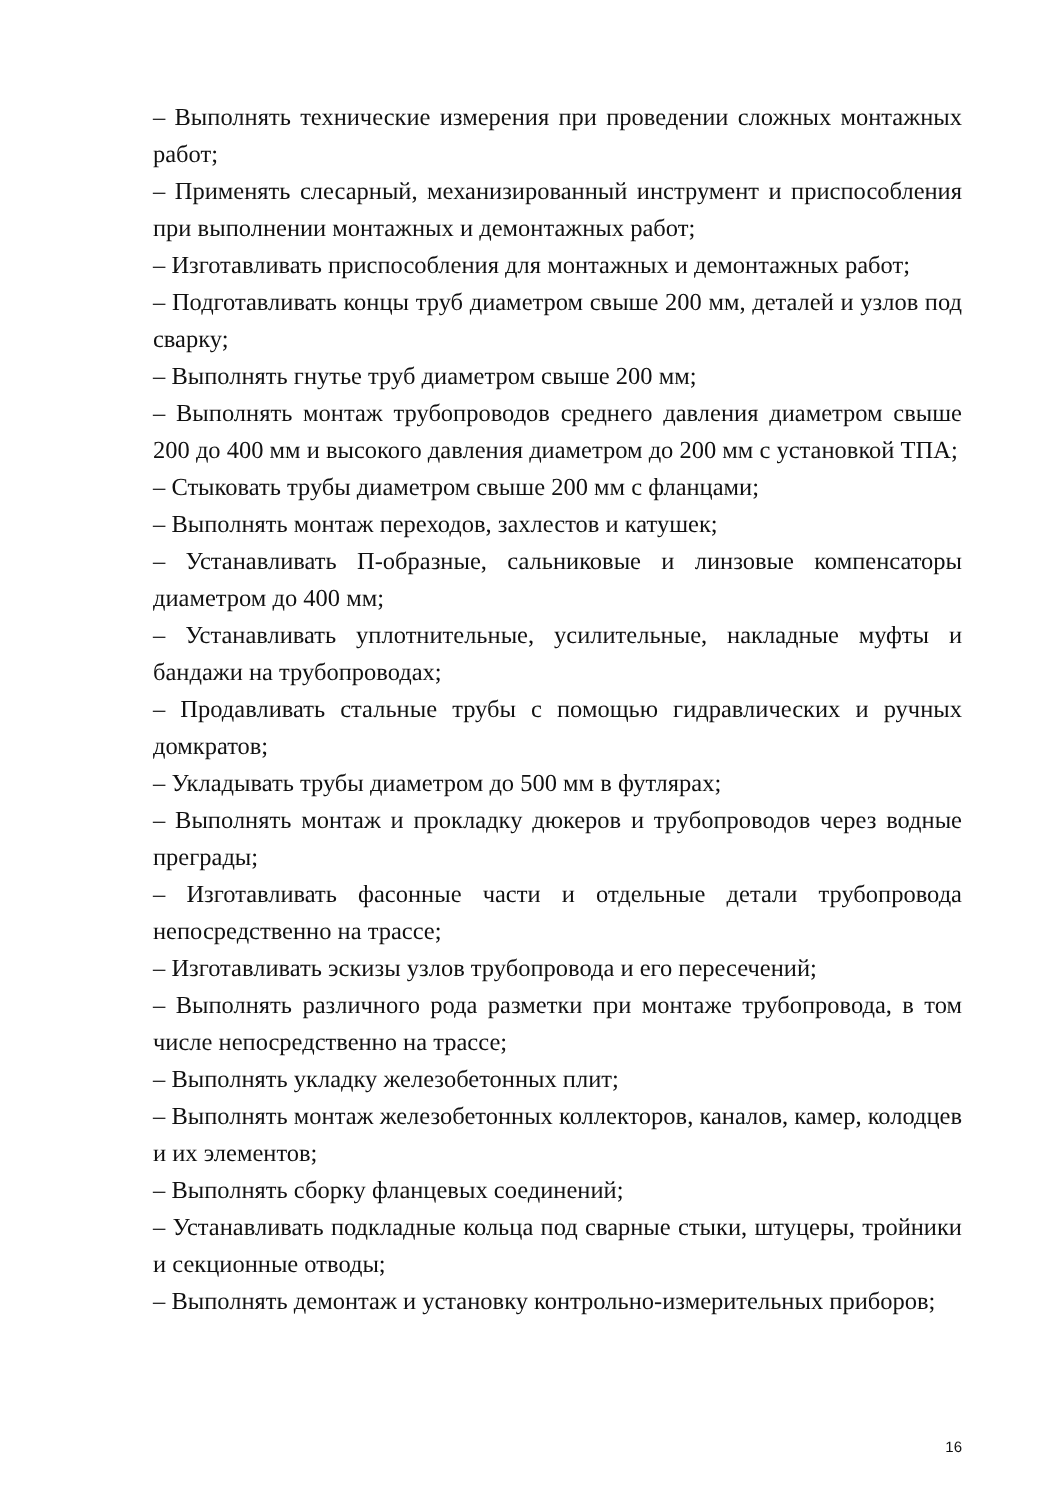– Выполнять технические измерения при проведении сложных монтажных работ;
– Применять слесарный, механизированный инструмент и приспособления при выполнении монтажных и демонтажных работ;
– Изготавливать приспособления для монтажных и демонтажных работ;
– Подготавливать концы труб диаметром свыше 200 мм, деталей и узлов под сварку;
– Выполнять гнутье труб диаметром свыше 200 мм;
– Выполнять монтаж трубопроводов среднего давления диаметром свыше 200 до 400 мм и высокого давления диаметром до 200 мм с установкой ТПА;
– Стыковать трубы диаметром свыше 200 мм с фланцами;
– Выполнять монтаж переходов, захлестов и катушек;
– Устанавливать П-образные, сальниковые и линзовые компенсаторы диаметром до 400 мм;
– Устанавливать уплотнительные, усилительные, накладные муфты и бандажи на трубопроводах;
– Продавливать стальные трубы с помощью гидравлических и ручных домкратов;
– Укладывать трубы диаметром до 500 мм в футлярах;
– Выполнять монтаж и прокладку дюкеров и трубопроводов через водные преграды;
– Изготавливать фасонные части и отдельные детали трубопровода непосредственно на трассе;
– Изготавливать эскизы узлов трубопровода и его пересечений;
– Выполнять различного рода разметки при монтаже трубопровода, в том числе непосредственно на трассе;
– Выполнять укладку железобетонных плит;
– Выполнять монтаж железобетонных коллекторов, каналов, камер, колодцев и их элементов;
– Выполнять сборку фланцевых соединений;
– Устанавливать подкладные кольца под сварные стыки, штуцеры, тройники и секционные отводы;
– Выполнять демонтаж и установку контрольно-измерительных приборов;
16